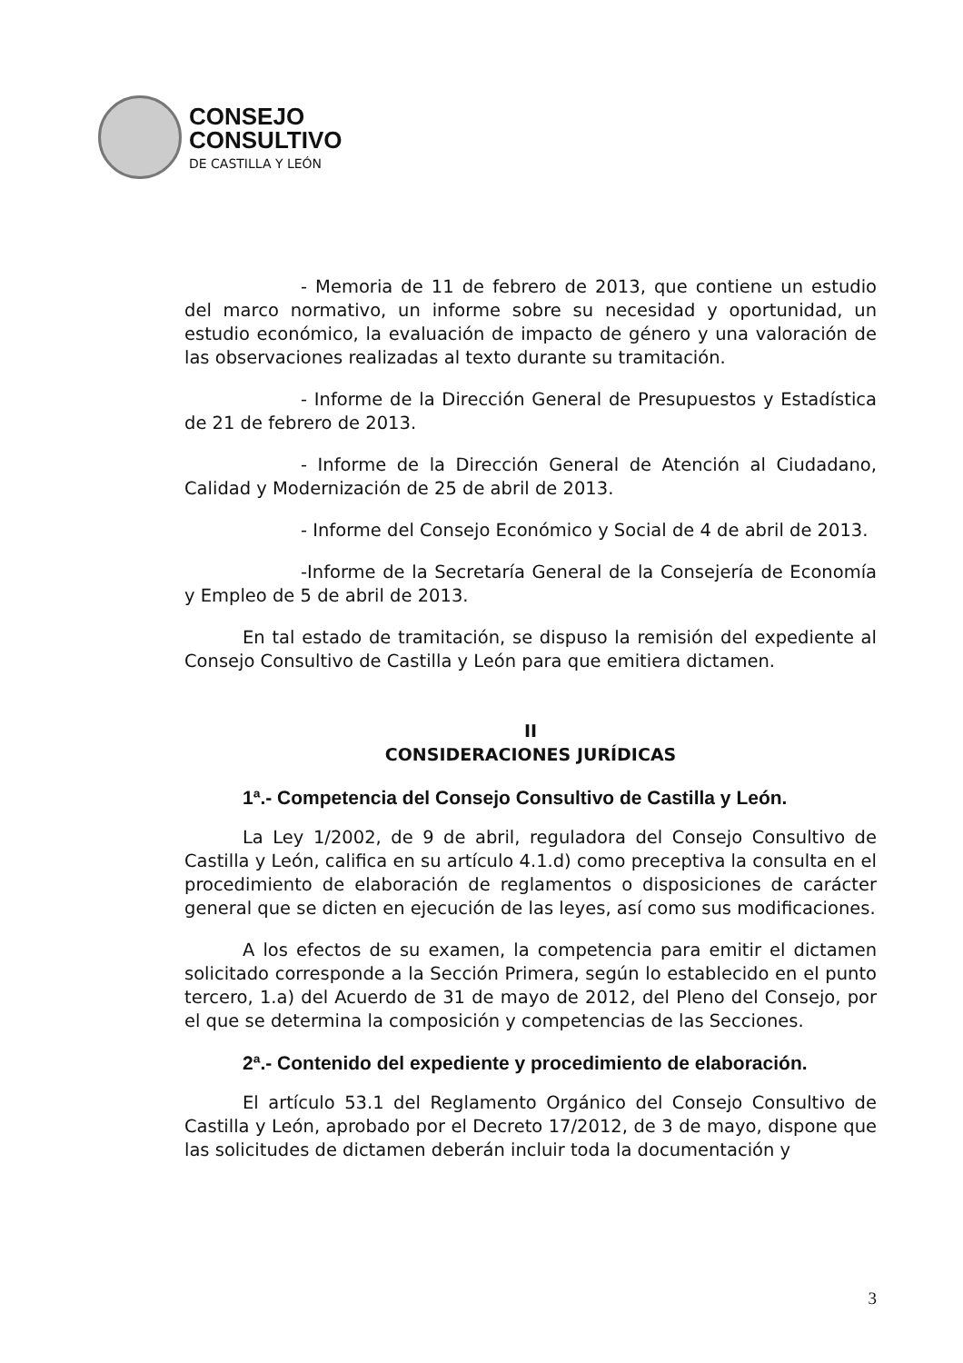CONSEJO
CONSULTIVO
DE CASTILLA Y LEÓN
- Memoria de 11 de febrero de 2013, que contiene un estudio del marco normativo, un informe sobre su necesidad y oportunidad, un estudio económico, la evaluación de impacto de género y una valoración de las observaciones realizadas al texto durante su tramitación.
- Informe de la Dirección General de Presupuestos y Estadística de 21 de febrero de 2013.
- Informe de la Dirección General de Atención al Ciudadano, Calidad y Modernización de 25 de abril de 2013.
- Informe del Consejo Económico y Social de 4 de abril de 2013.
-Informe de la Secretaría General de la Consejería de Economía y Empleo de 5 de abril de 2013.
En tal estado de tramitación, se dispuso la remisión del expediente al Consejo Consultivo de Castilla y León para que emitiera dictamen.
II
CONSIDERACIONES JURÍDICAS
1ª.- Competencia del Consejo Consultivo de Castilla y León.
La Ley 1/2002, de 9 de abril, reguladora del Consejo Consultivo de Castilla y León, califica en su artículo 4.1.d) como preceptiva la consulta en el procedimiento de elaboración de reglamentos o disposiciones de carácter general que se dicten en ejecución de las leyes, así como sus modificaciones.
A los efectos de su examen, la competencia para emitir el dictamen solicitado corresponde a la Sección Primera, según lo establecido en el punto tercero, 1.a) del Acuerdo de 31 de mayo de 2012, del Pleno del Consejo, por el que se determina la composición y competencias de las Secciones.
2ª.- Contenido del expediente y procedimiento de elaboración.
El artículo 53.1 del Reglamento Orgánico del Consejo Consultivo de Castilla y León, aprobado por el Decreto 17/2012, de 3 de mayo, dispone que las solicitudes de dictamen deberán incluir toda la documentación y
3